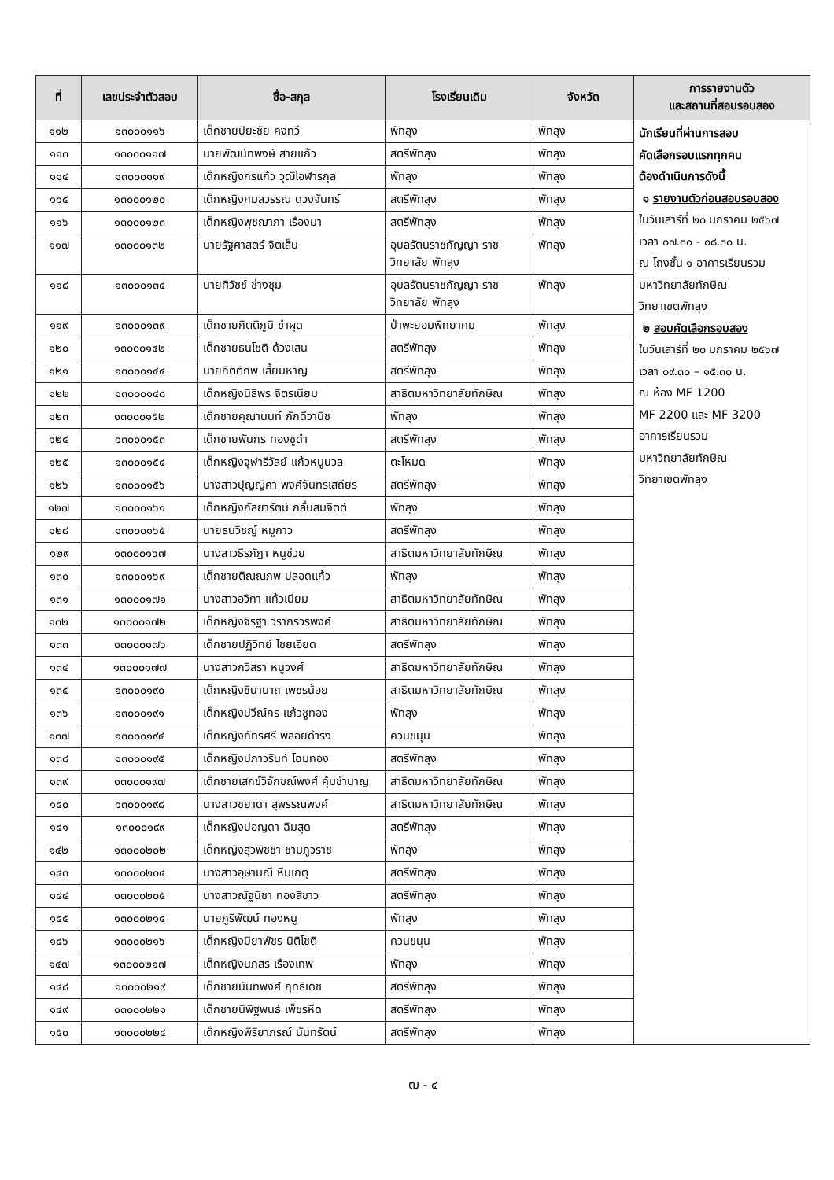| ที่ | เลขประจำตัวสอบ | ชื่อ-สกุล | โรงเรียนเดิม | จังหวัด | การรายงานตัว และสถานที่สอบรอบสอง |
| --- | --- | --- | --- | --- | --- |
| ๑๑๒ | ๑๓๐๐๐๑๑๖ | เด็กชายปิยะชัย คงทวี | พัทลุง | พัทลุง | นักเรียนที่ผ่านการสอบ คัดเลือกรอบแรกทุกคน ต้องดำเนินการดังนี้ ๑ รายงานตัวก่อนสอบรอบสอง ในวันเสาร์ที่ ๒๐ มกราคม ๒๕๖๗ เวลา ๐๗.๓๐ - ๐๘.๓๐ น. ณ โถงชั้น ๑ อาคารเรียนรวม มหาวิทยาลัยทักษิณ วิทยาเขตพัทลุง ๒ สอบคัดเลือกรอบสอง ในวันเสาร์ที่ ๒๐ มกราคม ๒๕๖๗ เวลา ๐๙.๓๐ – ๑๕.๓๐ น. ณ ห้อง MF 1200 MF 2200 และ MF 3200 อาคารเรียนรวม มหาวิทยาลัยทักษิณ วิทยาเขตพัทลุง |
| ๑๑๓ | ๑๓๐๐๐๑๑๗ | นายพัฒน์ทพงษ์ สายแก้ว | สตรีพัทลุง | พัทลุง | |
| ๑๑๔ | ๑๓๐๐๐๑๑๙ | เด็กหญิงกรแก้ว วุฒิโอฬารกุล | พัทลุง | พัทลุง | |
| ๑๑๕ | ๑๓๐๐๐๑๒๐ | เด็กหญิงกมลวรรณ ดวงจันทร์ | สตรีพัทลุง | พัทลุง | |
| ๑๑๖ | ๑๓๐๐๐๑๒๓ | เด็กหญิงพุชฌาภา เรืองมา | สตรีพัทลุง | พัทลุง | |
| ๑๑๗ | ๑๓๐๐๐๑๓๒ | นายรัฐศาสตร์ จิตเส็น | อุบลรัตนราชกัญญา ราชวิทยาลัย พัทลุง | พัทลุง | |
| ๑๑๘ | ๑๓๐๐๐๑๓๔ | นายศิวัชช์ ช่างชุม | อุบลรัตนราชกัญญา ราชวิทยาลัย พัทลุง | พัทลุง | |
| ๑๑๙ | ๑๓๐๐๐๑๓๙ | เด็กชายกิตติภูมิ ขำผุด | ป่าพะยอมพิทยาคม | พัทลุง | |
| ๑๒๐ | ๑๓๐๐๐๑๔๒ | เด็กชายธนโชติ ด้วงเสน | สตรีพัทลุง | พัทลุง | |
| ๑๒๑ | ๑๓๐๐๐๑๔๔ | นายกิตติภพ เสี้ยมหาญ | สตรีพัทลุง | พัทลุง | |
| ๑๒๒ | ๑๓๐๐๐๑๔๘ | เด็กหญิงนิธิพร จิตรเนียม | สาธิตมหาวิทยาลัยทักษิณ | พัทลุง | |
| ๑๒๓ | ๑๓๐๐๐๑๕๒ | เด็กชายคุณานนท์ ภักดีวานิช | พัทลุง | พัทลุง | |
| ๑๒๔ | ๑๓๐๐๐๑๕๓ | เด็กชายพันกร ทองชูดำ | สตรีพัทลุง | พัทลุง | |
| ๑๒๕ | ๑๓๐๐๐๑๕๔ | เด็กหญิงจุฬารีวัลย์ แก้วหนูนวล | ตะโหมด | พัทลุง | |
| ๑๒๖ | ๑๓๐๐๐๑๕๖ | นางสาวปุญญิศา พงศ์จันทรเสถียร | สตรีพัทลุง | พัทลุง | |
| ๑๒๗ | ๑๓๐๐๐๑๖๑ | เด็กหญิงกัลยารัตน์ กลั่นสมจิตต์ | พัทลุง | พัทลุง | |
| ๑๒๘ | ๑๓๐๐๐๑๖๕ | นายธนวิชญ์ หมูกาว | สตรีพัทลุง | พัทลุง | |
| ๑๒๙ | ๑๓๐๐๐๑๖๗ | นางสาวธีรภัฎา หนูช่วย | สาธิตมหาวิทยาลัยทักษิณ | พัทลุง | |
| ๑๓๐ | ๑๓๐๐๐๑๖๙ | เด็กชายติณณภพ ปลอดแก้ว | พัทลุง | พัทลุง | |
| ๑๓๑ | ๑๓๐๐๐๑๗๑ | นางสาวอวิกา แก้วเนียม | สาธิตมหาวิทยาลัยทักษิณ | พัทลุง | |
| ๑๓๒ | ๑๓๐๐๐๑๗๒ | เด็กหญิงจิรฐา วรากรวรพงศ์ | สาธิตมหาวิทยาลัยทักษิณ | พัทลุง | |
| ๑๓๓ | ๑๓๐๐๐๑๗๖ | เด็กชายปฏิวิทย์ ไชยเอียด | สตรีพัทลุง | พัทลุง | |
| ๑๓๔ | ๑๓๐๐๐๑๗๗ | นางสาวกวิสรา หนูวงศ์ | สาธิตมหาวิทยาลัยทักษิณ | พัทลุง | |
| ๑๓๕ | ๑๓๐๐๐๑๙๐ | เด็กหญิงชินานาถ เพชรน้อย | สาธิตมหาวิทยาลัยทักษิณ | พัทลุง | |
| ๑๓๖ | ๑๓๐๐๐๑๙๑ | เด็กหญิงปวีณ์กร แก้วชูทอง | พัทลุง | พัทลุง | |
| ๑๓๗ | ๑๓๐๐๐๑๙๔ | เด็กหญิงภัทรศรี พลอยดำรง | ควนขนุน | พัทลุง | |
| ๑๓๘ | ๑๓๐๐๐๑๙๕ | เด็กหญิงปภาวรินท์ โฉมทอง | สตรีพัทลุง | พัทลุง | |
| ๑๓๙ | ๑๓๐๐๐๑๙๗ | เด็กชายเสกข์วิจักขณ์พงศ์ คุ้มชำนาญ | สาธิตมหาวิทยาลัยทักษิณ | พัทลุง | |
| ๑๔๐ | ๑๓๐๐๐๑๙๘ | นางสาวชยาดา สุพรรณพงศ์ | สาธิตมหาวิทยาลัยทักษิณ | พัทลุง | |
| ๑๔๑ | ๑๓๐๐๐๑๙๙ | เด็กหญิงปอญดา ฉิมสุด | สตรีพัทลุง | พัทลุง | |
| ๑๔๒ | ๑๓๐๐๐๒๐๒ | เด็กหญิงสุวพิชชา ชามภูวราช | พัทลุง | พัทลุง | |
| ๑๔๓ | ๑๓๐๐๐๒๐๔ | นางสาวอุษามณี หีมเกตุ | สตรีพัทลุง | พัทลุง | |
| ๑๔๔ | ๑๓๐๐๐๒๐๕ | นางสาวณัฐนิชา ทองสีขาว | สตรีพัทลุง | พัทลุง | |
| ๑๔๕ | ๑๓๐๐๐๒๑๔ | นายภูริพัฒน์ ทองหนู | พัทลุง | พัทลุง | |
| ๑๔๖ | ๑๓๐๐๐๒๑๖ | เด็กหญิงปิยาพัชร นิติโชติ | ควนขนุน | พัทลุง | |
| ๑๔๗ | ๑๓๐๐๐๒๑๗ | เด็กหญิงนภสร เรืองเทพ | พัทลุง | พัทลุง | |
| ๑๔๘ | ๑๓๐๐๐๒๑๙ | เด็กชายนันทพงศ์ ฤทธิเดช | สตรีพัทลุง | พัทลุง | |
| ๑๔๙ | ๑๓๐๐๐๒๒๑ | เด็กชายนิพิฐพนธ์ เพ็ชรหีด | สตรีพัทลุง | พัทลุง | |
| ๑๕๐ | ๑๓๐๐๐๒๒๔ | เด็กหญิงพิริยาภรณ์ นันทรัตน์ | สตรีพัทลุง | พัทลุง | |
ฒ - ๔